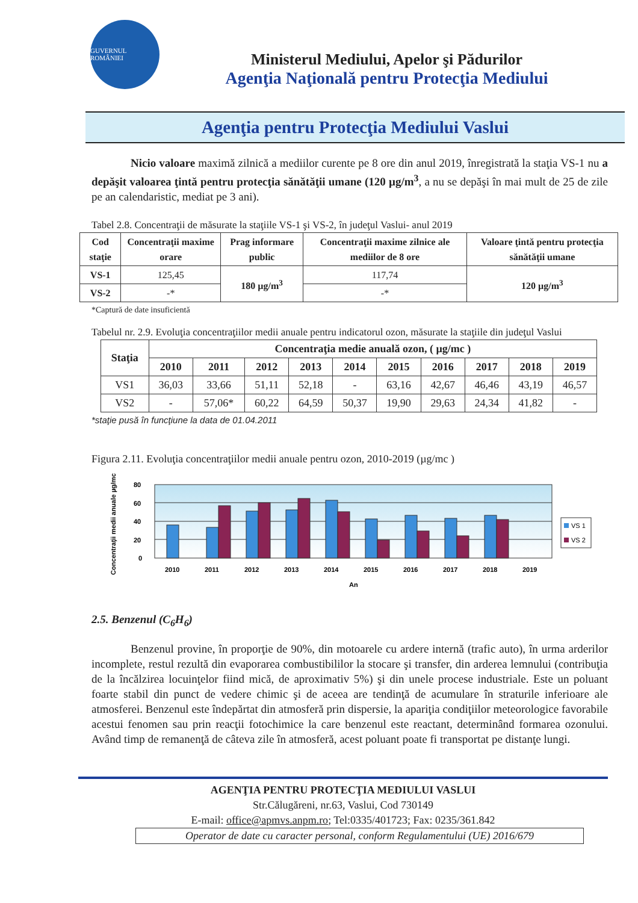GUVERNUL ROMÂNIEI
Ministerul Mediului, Apelor şi Pădurilor
Agenţia Naţională pentru Protecţia Mediului
Agenţia pentru Protecţia Mediului Vaslui
Nicio valoare maximă zilnică a mediilor curente pe 8 ore din anul 2019, înregistrată la staţia VS-1 nu a depăşit valoarea ţintă pentru protecţia sănătăţii umane (120 µg/m<sup>3</sup>, a nu se depăşi în mai mult de 25 de zile pe an calendaristic, mediat pe 3 ani).
Tabel 2.8. Concentraţii de măsurate la staţiile VS-1 şi VS-2, în judeţul Vaslui- anul 2019
| Cod staţie | Concentraţii maxime orare | Prag informare public | Concentraţii maxime zilnice ale mediilor de 8 ore | Valoare ţintă pentru protecţia sănătăţii umane |
| --- | --- | --- | --- | --- |
| VS-1 | 125,45 | 180 µg/m<sup>3</sup> | 117,74 | 120 µg/m<sup>3</sup> |
| VS-2 | -* | | -* | |
*Captură de date insuficientă
Tabelul nr. 2.9. Evoluţia concentraţiilor medii anuale pentru indicatorul ozon, măsurate la staţiile din judeţul Vaslui
| Staţia | Concentraţia medie anuală ozon, ( µg/mc ) | | | | | | | | | |
| --- | --- | --- | --- | --- | --- | --- | --- | --- | --- | --- |
| | 2010 | 2011 | 2012 | 2013 | 2014 | 2015 | 2016 | 2017 | 2018 | 2019 |
| VS1 | 36,03 | 33,66 | 51,11 | 52,18 | - | 63,16 | 42,67 | 46,46 | 43,19 | 46,57 |
| VS2 | - | 57,06* | 60,22 | 64,59 | 50,37 | 19,90 | 29,63 | 24,34 | 41,82 | - |
*staţie pusă în funcţiune la data de 01.04.2011
Figura 2.11. Evoluţia concentraţiilor medii anuale pentru ozon, 2010-2019 (µg/mc )
Concentraţii medii anuale µg/mc
80
60
40
20
0
2010
2011
2012
2013
2014
2015
2016
2017
2018
2019
An
VS 1
VS 2
2.5. Benzenul (C<sub>6</sub>H<sub>6</sub>)
Benzenul provine, în proporţie de 90%, din motoarele cu ardere internă (trafic auto), în urma arderilor incomplete, restul rezultă din evaporarea combustibililor la stocare şi transfer, din arderea lemnului (contribuţia de la încălzirea locuinţelor fiind mică, de aproximativ 5%) şi din unele procese industriale. Este un poluant foarte stabil din punct de vedere chimic şi de aceea are tendinţă de acumulare în straturile inferioare ale atmosferei. Benzenul este îndepărtat din atmosferă prin dispersie, la apariţia condiţiilor meteorologice favorabile acestui fenomen sau prin reacţii fotochimice la care benzenul este reactant, determinând formarea ozonului. Având timp de remanenţă de câteva zile în atmosferă, acest poluant poate fi transportat pe distanţe lungi.
AGENŢIA PENTRU PROTECŢIA MEDIULUI VASLUI
Str.Călugăreni, nr.63, Vaslui, Cod 730149
E-mail: office@apmvs.anpm.ro; Tel:0335/401723; Fax: 0235/361.842
Operator de date cu caracter personal, conform Regulamentului (UE) 2016/679